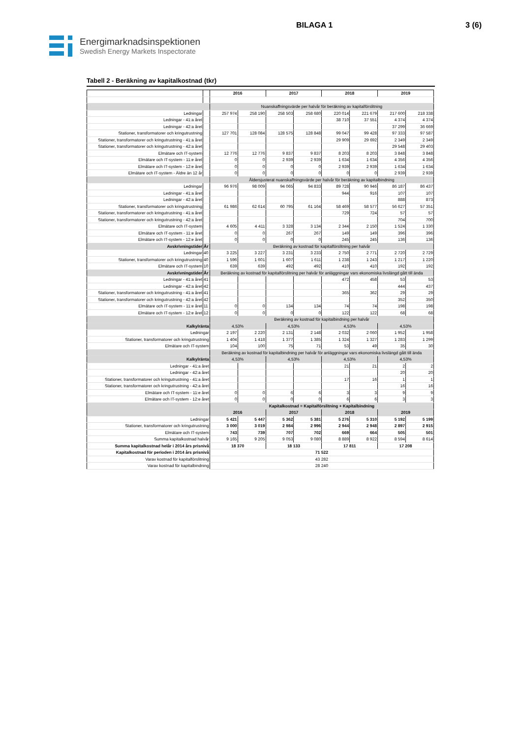BILAGA 1 3 (6)
Energimarknadsinspektionen
Swedish Energy Markets Inspectorate
Tabell 2 - Beräkning av kapitalkostnad (tkr)
| | | 2016 | | 2017 | | 2018 | | 2019 | |
| --- | --- | --- | --- | --- | --- | --- | --- | --- | --- |
| | | Nuanskaffningsvärde per halvår för beräkning av kapitalförslitning | | | | | | | |
| Ledningar | | 257 974 | 258 190 | 258 503 | 258 680 | 220 014 | 221 679 | 217 600 | 218 338 |
| Ledningar - 41:a året | | | | | | 38 710 | 37 551 | 4 374 | 4 374 |
| Ledningar - 42:a året | | | | | | | | 37 299 | 36 669 |
| Stationer, transformatorer och kringutrustning | | 127 701 | 128 084 | 128 575 | 128 848 | 99 047 | 99 428 | 97 333 | 97 587 |
| Stationer, transformatorer och kringutrustning - 41:a året | | | | | | 29 909 | 29 692 | 2 349 | 2 349 |
| Stationer, transformatorer och kringutrustning - 42:a året | | | | | | | | 29 548 | 29 403 |
| Elmätare och IT-system | | 12 776 | 12 776 | 9 837 | 9 837 | 8 203 | 8 203 | 3 848 | 3 848 |
| Elmätare och IT-system - 11:e året | | 0 | 0 | 2 939 | 2 939 | 1 634 | 1 634 | 4 356 | 4 356 |
| Elmätare och IT-system - 12:e året | | 0 | 0 | 0 | 0 | 2 939 | 2 939 | 1 634 | 1 634 |
| Elmätare och IT-system - Äldre än 12 år | | 0 | 0 | 0 | 0 | 0 | 0 | 2 939 | 2 939 |
| | | Åldersjusterat nuanskaffningsvärde per halvår för beräkning av kapitalbindning | | | | | | | |
| Ledningar | | 96 976 | 98 009 | 94 065 | 94 833 | 89 728 | 90 946 | 86 187 | 86 437 |
| Ledningar - 41:a året | | | | | | 944 | 916 | 107 | 107 |
| Ledningar - 42:a året | | | | | | | | 888 | 873 |
| Stationer, transformatorer och kringutrustning | | 61 986 | 62 614 | 60 795 | 61 164 | 58 469 | 58 577 | 56 627 | 57 351 |
| Stationer, transformatorer och kringutrustning - 41:a året | | | | | | 729 | 724 | 57 | 57 |
| Stationer, transformatorer och kringutrustning - 42:a året | | | | | | | | 704 | 700 |
| Elmätare och IT-system | | 4 605 | 4 411 | 3 328 | 3 134 | 2 344 | 2 150 | 1 524 | 1 330 |
| Elmätare och IT-system - 11:e året | | 0 | 0 | 267 | 267 | 149 | 149 | 396 | 396 |
| Elmätare och IT-system - 12:e året | | 0 | 0 | 0 | 0 | 245 | 245 | 136 | 136 |
| Avskrivningstider | År | Beräkning av kostnad för kapitalförslitning per halvår | | | | | | | |
| Ledningar | 40 | 3 225 | 3 227 | 3 231 | 3 233 | 2 750 | 2 771 | 2 720 | 2 729 |
| Stationer, transformatorer och kringutrustning | 40 | 1 596 | 1 601 | 1 607 | 1 611 | 1 238 | 1 243 | 1 217 | 1 220 |
| Elmätare och IT-system | 10 | 639 | 639 | 492 | 492 | 410 | 410 | 192 | 192 |
| Avskrivningstider | År | Beräkning av kostnad för kapitalförslitning per halvår för anläggningar vars ekonomiska livslängd gått till ända | | | | | | | |
| Ledningar - 41:a året | 41 | | | | | 472 | 458 | 53 | 53 |
| Ledningar - 42:a året | 42 | | | | | | | 444 | 437 |
| Stationer, transformatorer och kringutrustning - 41:a året | 41 | | | | | 365 | 362 | 29 | 29 |
| Stationer, transformatorer och kringutrustning - 42:a året | 42 | | | | | | | 352 | 350 |
| Elmätare och IT-system - 11:e året | 11 | 0 | 0 | 134 | 134 | 74 | 74 | 198 | 198 |
| Elmätare och IT-system - 12:e året | 12 | 0 | 0 | 0 | 0 | 122 | 122 | 68 | 68 |
| | | Beräkning av kostnad för kapitalbindning per halvår | | | | | | | |
| Kalkylränta | | 4,53% | | 4,53% | | 4,53% | | 4,53% | |
| Ledningar | | 2 197 | 2 220 | 2 131 | 2 148 | 2 032 | 2 060 | 1 952 | 1 958 |
| Stationer, transformatorer och kringutrustning | | 1 404 | 1 418 | 1 377 | 1 385 | 1 324 | 1 327 | 1 283 | 1 299 |
| Elmätare och IT-system | | 104 | 100 | 75 | 71 | 53 | 49 | 35 | 30 |
| | | Beräkning av kostnad för kapitalbindning per halvår för anläggningar vars ekonomiska livslängd gått till ända | | | | | | | |
| Kalkylränta | | 4,53% | | 4,53% | | 4,53% | | 4,53% | |
| Ledningar - 41:a året | | | | | | 21 | 21 | 2 | 2 |
| Ledningar - 42:a året | | | | | | | | 20 | 20 |
| Stationer, transformatorer och kringutrustning - 41:a året | | | | | | 17 | 16 | 1 | 1 |
| Stationer, transformatorer och kringutrustning - 42:a året | | | | | | | | 16 | 16 |
| Elmätare och IT-system - 11:e året | | 0 | 0 | 6 | 6 | 3 | 3 | 9 | 9 |
| Elmätare och IT-system - 12:e året | | 0 | 0 | 0 | 0 | 6 | 6 | 3 | 3 |
| | | Kapitalkostnad = Kapitalförslitning + Kapitalbindning | | | | | | | |
| | | 2016 | | 2017 | | 2018 | | 2019 | |
| Ledningar | | 5 421 | 5 447 | 5 362 | 5 381 | 5 276 | 5 310 | 5 192 | 5 199 |
| Stationer, transformatorer och kringutrustning | | 3 000 | 3 019 | 2 984 | 2 996 | 2 944 | 2 948 | 2 897 | 2 915 |
| Elmätare och IT-system | | 743 | 739 | 707 | 702 | 669 | 664 | 505 | 501 |
| Summa kapitalkostnad halvår | | 9 165 | 9 205 | 9 053 | 9 080 | 8 889 | 8 922 | 8 594 | 8 614 |
| Summa kapitalkostnad helår i 2014 års prisnivå | | 18 370 | | 18 133 | | 17 811 | | 17 208 | |
| Kapitalkostnad för perioden i 2014 års prisnivå | | 71 522 | | | | | | | |
| Varav kostnad för kapitalförslitning | | 43 282 | | | | | | | |
| Varav kostnad för kapitalbindning | | 28 240 | | | | | | | |